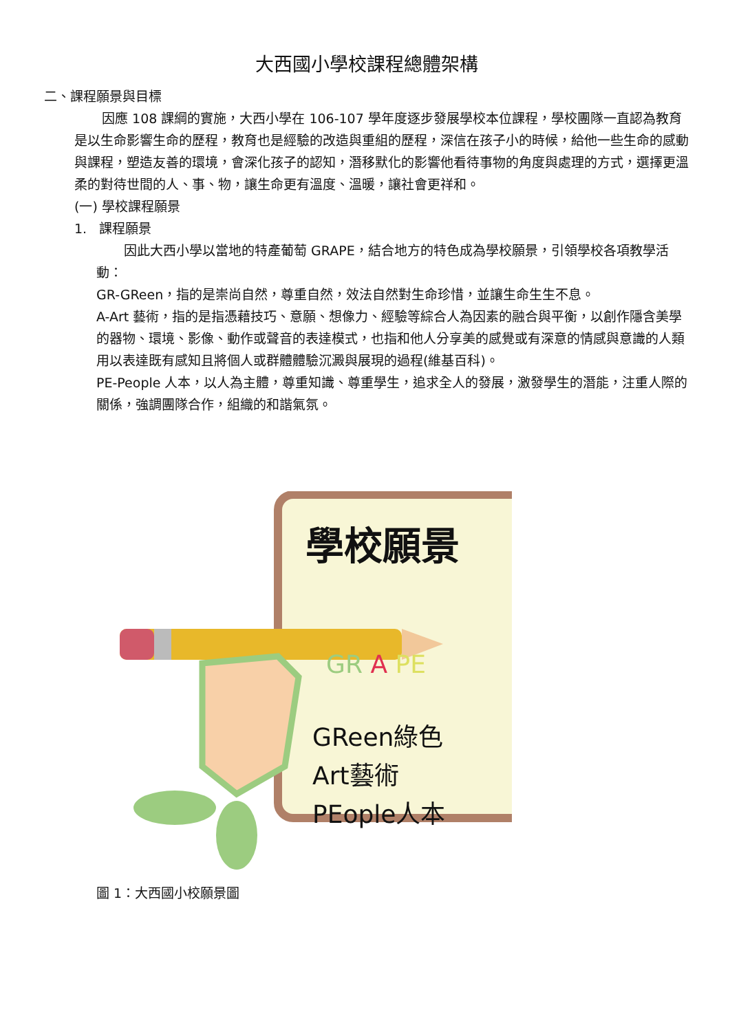大西國小學校課程總體架構
二、課程願景與目標
因應 108 課綱的實施，大西小學在 106-107 學年度逐步發展學校本位課程，學校團隊一直認為教育是以生命影響生命的歷程，教育也是經驗的改造與重組的歷程，深信在孩子小的時候，給他一些生命的感動與課程，塑造友善的環境，會深化孩子的認知，潛移默化的影響他看待事物的角度與處理的方式，選擇更溫柔的對待世間的人、事、物，讓生命更有溫度、溫暖，讓社會更祥和。
(一) 學校課程願景
1. 課程願景
因此大西小學以當地的特產葡萄 GRAPE，結合地方的特色成為學校願景，引領學校各項教學活動：
GR-GReen，指的是崇尚自然，尊重自然，效法自然對生命珍惜，並讓生命生生不息。
A-Art 藝術，指的是指憑藉技巧、意願、想像力、經驗等綜合人為因素的融合與平衡，以創作隱含美學的器物、環境、影像、動作或聲音的表達模式，也指和他人分享美的感覺或有深意的情感與意識的人類用以表達既有感知且將個人或群體體驗沉澱與展現的過程(維基百科)。
PE-People 人本，以人為主體，尊重知識、尊重學生，追求全人的發展，激發學生的潛能，注重人際的關係，強調團隊合作，組織的和諧氣氛。
學校願景
GR A PE
GReen綠色
Art藝術
PEople人本
圖 1：大西國小校願景圖